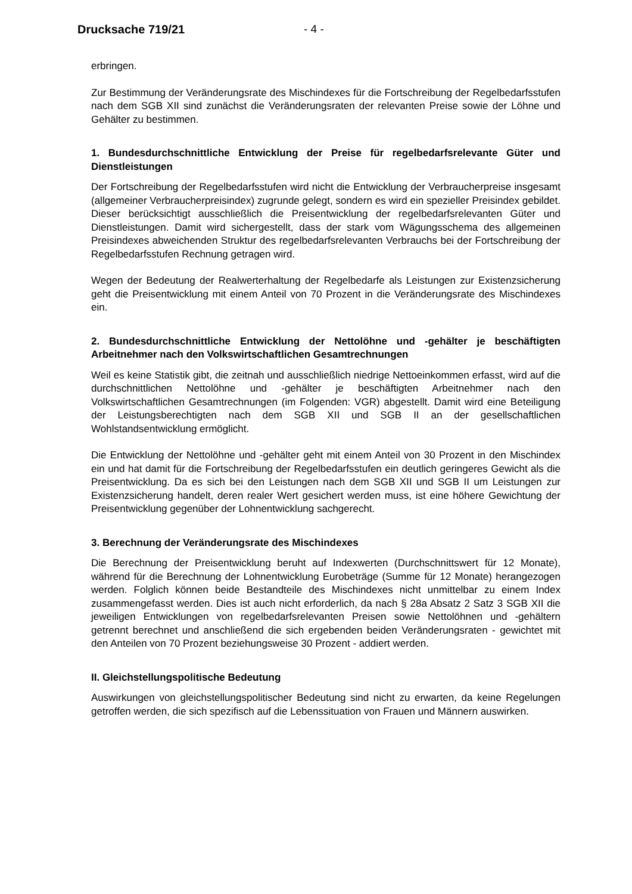Drucksache 719/21 - 4 -
erbringen.
Zur Bestimmung der Veränderungsrate des Mischindexes für die Fortschreibung der Regelbedarfsstufen nach dem SGB XII sind zunächst die Veränderungsraten der relevanten Preise sowie der Löhne und Gehälter zu bestimmen.
1. Bundesdurchschnittliche Entwicklung der Preise für regelbedarfsrelevante Güter und Dienstleistungen
Der Fortschreibung der Regelbedarfsstufen wird nicht die Entwicklung der Verbraucherpreise insgesamt (allgemeiner Verbraucherpreisindex) zugrunde gelegt, sondern es wird ein spezieller Preisindex gebildet. Dieser berücksichtigt ausschließlich die Preisentwicklung der regelbedarfsrelevanten Güter und Dienstleistungen. Damit wird sichergestellt, dass der stark vom Wägungsschema des allgemeinen Preisindexes abweichenden Struktur des regelbedarfsrelevanten Verbrauchs bei der Fortschreibung der Regelbedarfsstufen Rechnung getragen wird.
Wegen der Bedeutung der Realwerterhaltung der Regelbedarfe als Leistungen zur Existenzsicherung geht die Preisentwicklung mit einem Anteil von 70 Prozent in die Veränderungsrate des Mischindexes ein.
2. Bundesdurchschnittliche Entwicklung der Nettolöhne und -gehälter je beschäftigten Arbeitnehmer nach den Volkswirtschaftlichen Gesamtrechnungen
Weil es keine Statistik gibt, die zeitnah und ausschließlich niedrige Nettoeinkommen erfasst, wird auf die durchschnittlichen Nettolöhne und -gehälter je beschäftigten Arbeitnehmer nach den Volkswirtschaftlichen Gesamtrechnungen (im Folgenden: VGR) abgestellt. Damit wird eine Beteiligung der Leistungsberechtigten nach dem SGB XII und SGB II an der gesellschaftlichen Wohlstandsentwicklung ermöglicht.
Die Entwicklung der Nettolöhne und -gehälter geht mit einem Anteil von 30 Prozent in den Mischindex ein und hat damit für die Fortschreibung der Regelbedarfsstufen ein deutlich geringeres Gewicht als die Preisentwicklung. Da es sich bei den Leistungen nach dem SGB XII und SGB II um Leistungen zur Existenzsicherung handelt, deren realer Wert gesichert werden muss, ist eine höhere Gewichtung der Preisentwicklung gegenüber der Lohnentwicklung sachgerecht.
3. Berechnung der Veränderungsrate des Mischindexes
Die Berechnung der Preisentwicklung beruht auf Indexwerten (Durchschnittswert für 12 Monate), während für die Berechnung der Lohnentwicklung Eurobeträge (Summe für 12 Monate) herangezogen werden. Folglich können beide Bestandteile des Mischindexes nicht unmittelbar zu einem Index zusammengefasst werden. Dies ist auch nicht erforderlich, da nach § 28a Absatz 2 Satz 3 SGB XII die jeweiligen Entwicklungen von regelbedarfsrelevanten Preisen sowie Nettolöhnen und -gehältern getrennt berechnet und anschließend die sich ergebenden beiden Veränderungsraten - gewichtet mit den Anteilen von 70 Prozent beziehungsweise 30 Prozent - addiert werden.
II. Gleichstellungspolitische Bedeutung
Auswirkungen von gleichstellungspolitischer Bedeutung sind nicht zu erwarten, da keine Regelungen getroffen werden, die sich spezifisch auf die Lebenssituation von Frauen und Männern auswirken.